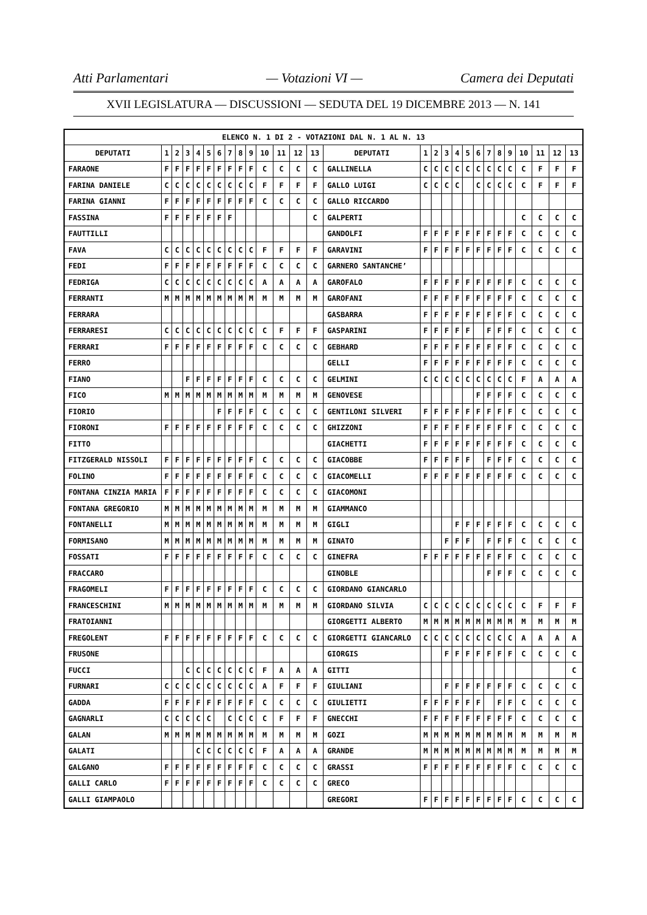Atti Parlamentari — Votazioni VI — Camera dei Deputati
XVII LEGISLATURA — DISCUSSIONI — SEDUTA DEL 19 DICEMBRE 2013 — N. 141
| ELENCO N. 1 DI 2 - VOTAZIONI DAL N. 1 AL N. 13 | | | | | | | | | | | | | | | | | | | | | | | | | | | |
| --- | --- | --- | --- | --- | --- | --- | --- | --- | --- | --- | --- | --- | --- | --- | --- | --- | --- | --- | --- | --- | --- | --- | --- | --- | --- | --- | --- |
| DEPUTATI | 1 | 2 | 3 | 4 | 5 | 6 | 7 | 8 | 9 | 10 | 11 | 12 | 13 | DEPUTATI | 1 | 2 | 3 | 4 | 5 | 6 | 7 | 8 | 9 | 10 | 11 | 12 | 13 |
| FARAONE | F | F | F | F | F | F | F | F | F | C | C | C | C | GALLINELLA | C | C | C | C | C | C | C | C | C | C | F | F | F |
| FARINA DANIELE | C | C | C | C | C | C | C | C | C | F | F | F | F | GALLO LUIGI | C | C | C | C | | C | C | C | C | C | F | F | F |
| FARINA GIANNI | F | F | F | F | F | F | F | F | F | C | C | C | C | GALLO RICCARDO | | | | | | | | | | | | | |
| FASSINA | F | F | F | F | F | F | F | | | | | | C | GALPERTI | | | | | | | | | | C | C | C | C |
| FAUTTILLI | | | | | | | | | | | | | | GANDOLFI | F | F | F | F | F | F | F | F | F | C | C | C | C |
| FAVA | C | C | C | C | C | C | C | C | C | F | F | F | F | GARAVINI | F | F | F | F | F | F | F | F | F | C | C | C | C |
| FEDI | F | F | F | F | F | F | F | F | F | C | C | C | C | GARNERO SANTANCHE’ | | | | | | | | | | | | | |
| FEDRIGA | C | C | C | C | C | C | C | C | C | A | A | A | A | GAROFALO | F | F | F | F | F | F | F | F | F | C | C | C | C |
| FERRANTI | M | M | M | M | M | M | M | M | M | M | M | M | M | GAROFANI | F | F | F | F | F | F | F | F | F | C | C | C | C |
| FERRARA | | | | | | | | | | | | | | GASBARRA | F | F | F | F | F | F | F | F | F | C | C | C | C |
| FERRARESI | C | C | C | C | C | C | C | C | C | C | F | F | F | GASPARINI | F | F | F | F | F | | F | F | F | C | C | C | C |
| FERRARI | F | F | F | F | F | F | F | F | F | C | C | C | C | GEBHARD | F | F | F | F | F | F | F | F | F | C | C | C | C |
| FERRO | | | | | | | | | | | | | | GELLI | F | F | F | F | F | F | F | F | F | C | C | C | C |
| FIANO | | | F | F | F | F | F | F | F | C | C | C | C | GELMINI | C | C | C | C | C | C | C | C | C | F | A | A | A |
| FICO | M | M | M | M | M | M | M | M | M | M | M | M | M | GENOVESE | | | | | | F | F | F | F | C | C | C | C |
| FIORIO | | | | | | F | F | F | F | C | C | C | C | GENTILONI SILVERI | F | F | F | F | F | F | F | F | F | C | C | C | C |
| FIORONI | F | F | F | F | F | F | F | F | F | C | C | C | C | GHIZZONI | F | F | F | F | F | F | F | F | F | C | C | C | C |
| FITTO | | | | | | | | | | | | | | GIACHETTI | F | F | F | F | F | F | F | F | F | C | C | C | C |
| FITZGERALD NISSOLI | F | F | F | F | F | F | F | F | F | C | C | C | C | GIACOBBE | F | F | F | F | F | | F | F | F | C | C | C | C |
| FOLINO | F | F | F | F | F | F | F | F | F | C | C | C | C | GIACOMELLI | F | F | F | F | F | F | F | F | F | C | C | C | C |
| FONTANA CINZIA MARIA | F | F | F | F | F | F | F | F | F | C | C | C | C | GIACOMONI | | | | | | | | | | | | | |
| FONTANA GREGORIO | M | M | M | M | M | M | M | M | M | M | M | M | M | GIAMMANCO | | | | | | | | | | | | | |
| FONTANELLI | M | M | M | M | M | M | M | M | M | M | M | M | M | GIGLI | | | | F | F | F | F | F | F | C | C | C | C |
| FORMISANO | M | M | M | M | M | M | M | M | M | M | M | M | M | GINATO | | | F | F | F | | F | F | F | C | C | C | C |
| FOSSATI | F | F | F | F | F | F | F | F | F | C | C | C | C | GINEFRA | F | F | F | F | F | F | F | F | F | C | C | C | C |
| FRACCARO | | | | | | | | | | | | | | GINOBLE | | | | | | | F | F | F | C | C | C | C |
| FRAGOMELI | F | F | F | F | F | F | F | F | F | C | C | C | C | GIORDANO GIANCARLO | | | | | | | | | | | | | |
| FRANCESCHINI | M | M | M | M | M | M | M | M | M | M | M | M | M | GIORDANO SILVIA | C | C | C | C | C | C | C | C | C | C | F | F | F |
| FRATOIANNI | | | | | | | | | | | | | | GIORGETTI ALBERTO | M | M | M | M | M | M | M | M | M | M | M | M | M |
| FREGOLENT | F | F | F | F | F | F | F | F | F | C | C | C | C | GIORGETTI GIANCARLO | C | C | C | C | C | C | C | C | C | A | A | A | A |
| FRUSONE | | | | | | | | | | | | | | GIORGIS | | | F | F | F | F | F | F | F | C | C | C | C |
| FUCCI | | | C | C | C | C | C | C | C | F | A | A | A | GITTI | | | | | | | | | | | | | C |
| FURNARI | C | C | C | C | C | C | C | C | C | A | F | F | F | GIULIANI | | | F | F | F | F | F | F | F | C | C | C | C |
| GADDA | F | F | F | F | F | F | F | F | F | C | C | C | C | GIULIETTI | F | F | F | F | F | F | | F | F | C | C | C | C |
| GAGNARLI | C | C | C | C | C | | C | C | C | C | F | F | F | GNECCHI | F | F | F | F | F | F | F | F | F | C | C | C | C |
| GALAN | M | M | M | M | M | M | M | M | M | M | M | M | M | GOZI | M | M | M | M | M | M | M | M | M | M | M | M | M |
| GALATI | | | | C | C | C | C | C | C | F | A | A | A | GRANDE | M | M | M | M | M | M | M | M | M | M | M | M | M |
| GALGANO | F | F | F | F | F | F | F | F | F | C | C | C | C | GRASSI | F | F | F | F | F | F | F | F | F | C | C | C | C |
| GALLI CARLO | F | F | F | F | F | F | F | F | F | C | C | C | C | GRECO | | | | | | | | | | | | | |
| GALLI GIAMPAOLO | | | | | | | | | | | | | | GREGORI | F | F | F | F | F | F | F | F | F | C | C | C | C |